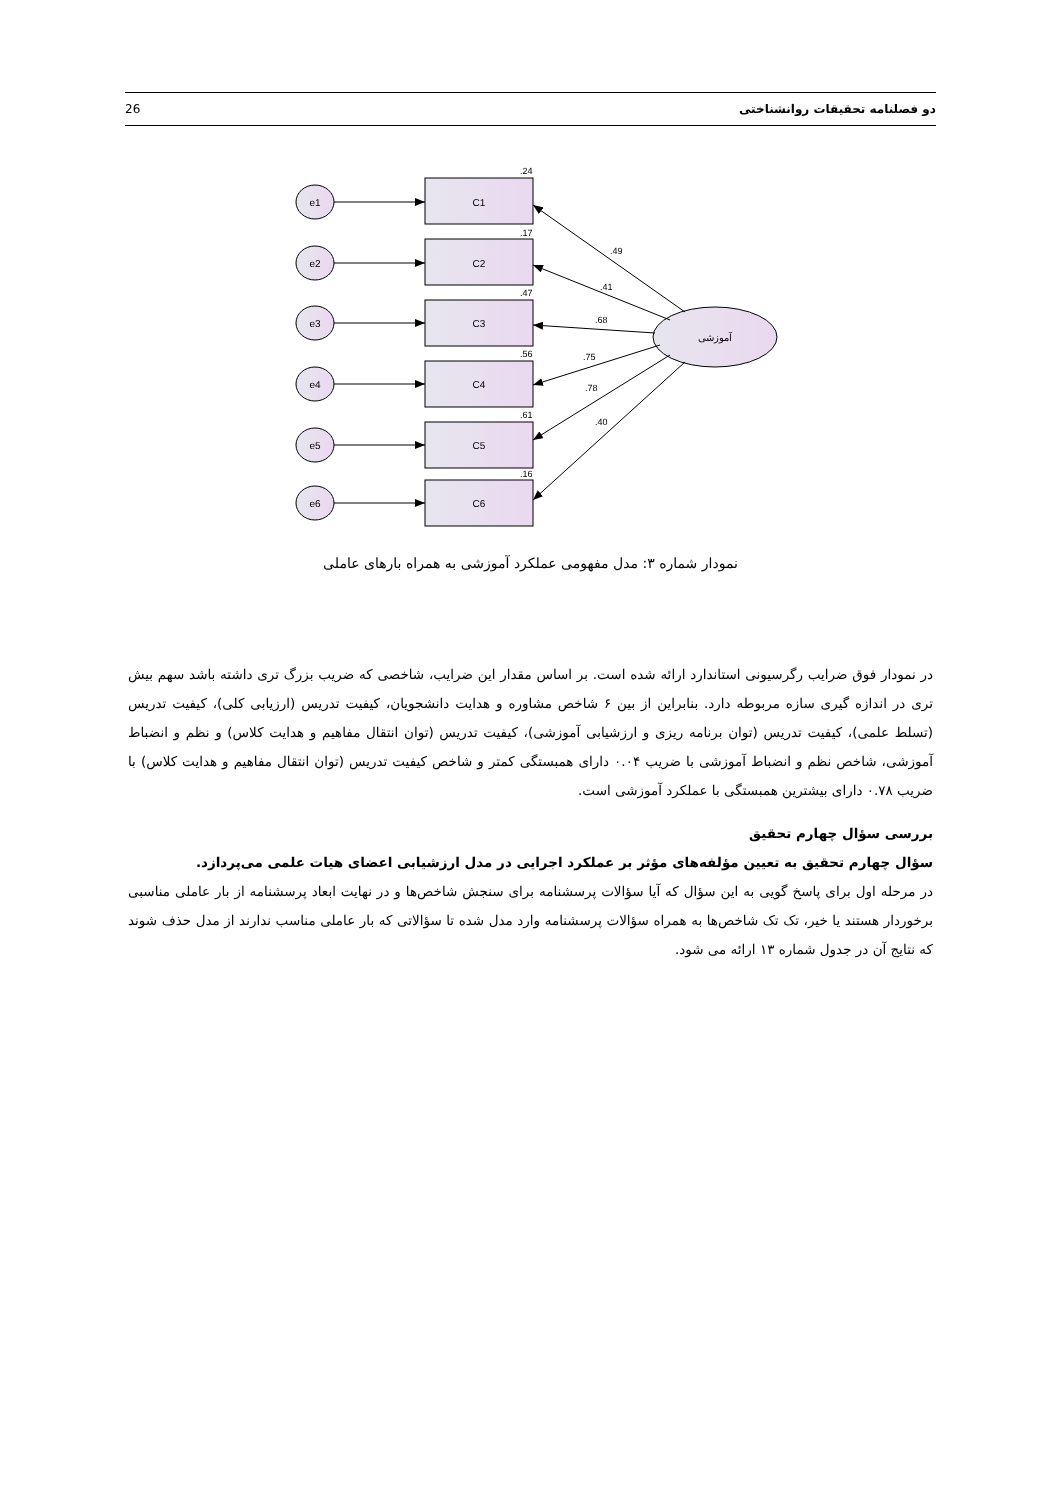26 دو فصلنامه تحقیقات روانشناختی
e1
e2
e3
e4
e5
e6
C1
C2
C3
C4
C5
C6
آموزشی
.24
.17
.47
.56
.61
.16
.49
.41
.68
.75
.78
.40
نمودار شماره ۳: مدل مفهومی عملکرد آموزشی به همراه بارهای عاملی
در نمودار فوق ضرایب رگرسیونی استاندارد ارائه شده است. بر اساس مقدار این ضرایب، شاخصی که ضریب بزرگ تری داشته باشد سهم بیش تری در اندازه گیری سازه مربوطه دارد. بنابراین از بین ۶ شاخص مشاوره و هدایت دانشجویان، کیفیت تدریس (ارزیابی کلی)، کیفیت تدریس (تسلط علمی)، کیفیت تدریس (توان برنامه ریزی و ارزشیابی آموزشی)، کیفیت تدریس (توان انتقال مفاهیم و هدایت کلاس) و نظم و انضباط آموزشی، شاخص نظم و انضباط آموزشی با ضریب ۰.۰۴ دارای همبستگی کمتر و شاخص کیفیت تدریس (توان انتقال مفاهیم و هدایت کلاس) با ضریب ۰.۷۸ دارای بیشترین همبستگی با عملکرد آموزشی است.
بررسی سؤال چهارم تحقیق
سؤال چهارم تحقیق به تعیین مؤلفه‌های مؤثر بر عملکرد اجرایی در مدل ارزشیابی اعضای هیات علمی می‌پردازد.
در مرحله اول برای پاسخ گویی به این سؤال که آیا سؤالات پرسشنامه برای سنجش شاخص‌ها و در نهایت ابعاد پرسشنامه از بار عاملی مناسبی برخوردار هستند یا خیر، تک تک شاخص‌ها به همراه سؤالات پرسشنامه وارد مدل شده تا سؤالاتی که بار عاملی مناسب ندارند از مدل حذف شوند که نتایج آن در جدول شماره ۱۳ ارائه می شود.